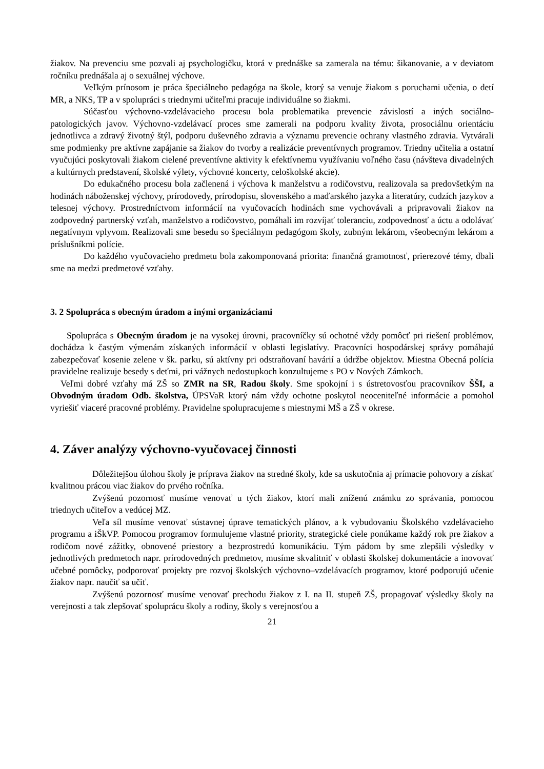žiakov. Na prevenciu sme pozvali aj psychologičku, ktorá v prednáške sa zamerala na tému: šikanovanie, a v deviatom ročníku prednášala aj o sexuálnej výchove.
Veľkým prínosom je práca špeciálneho pedagóga na škole, ktorý sa venuje žiakom s poruchami učenia, o detí MR, a NKS, TP a v spolupráci s triednymi učiteľmi pracuje individuálne so žiakmi.
Súčasťou výchovno-vzdelávacieho procesu bola problematika prevencie závislostí a iných sociálno-patologických javov. Výchovno-vzdelávací proces sme zamerali na podporu kvality života, prosociálnu orientáciu jednotlivca a zdravý životný štýl, podporu duševného zdravia a významu prevencie ochrany vlastného zdravia. Vytvárali sme podmienky pre aktívne zapájanie sa žiakov do tvorby a realizácie preventívnych programov. Triedny učitelia a ostatní vyučujúci poskytovali žiakom cielené preventívne aktivity k efektívnemu využívaniu voľného času (návšteva divadelných a kultúrnych predstavení, školské výlety, výchovné koncerty, celoškolské akcie).
Do edukačného procesu bola začlenená i výchova k manželstvu a rodičovstvu, realizovala sa predovšetkým na hodinách náboženskej výchovy, prírodovedy, prírodopisu, slovenského a maďarského jazyka a literatúry, cudzích jazykov a telesnej výchovy. Prostredníctvom informácií na vyučovacích hodinách sme vychovávali a pripravovali žiakov na zodpovedný partnerský vzťah, manželstvo a rodičovstvo, pomáhali im rozvíjať toleranciu, zodpovednosť a úctu a odolávať negatívnym vplyvom. Realizovali sme besedu so špeciálnym pedagógom školy, zubným lekárom, všeobecným lekárom a príslušníkmi polície.
Do každého vyučovacieho predmetu bola zakomponovaná priorita: finančná gramotnosť, prierezové témy, dbali sme na medzi predmetové vzťahy.
3. 2 Spolupráca s obecným úradom a inými organizáciami
Spolupráca s Obecným úradom je na vysokej úrovni, pracovníčky sú ochotné vždy pomôcť pri riešení problémov, dochádza k častým výmenám získaných informácií v oblasti legislatívy. Pracovníci hospodárskej správy pomáhajú zabezpečovať kosenie zelene v šk. parku, sú aktívny pri odstraňovaní havárií a údržbe objektov. Miestna Obecná polícia pravidelne realizuje besedy s deťmi, pri vážnych nedostupkoch konzultujeme s PO v Nových Zámkoch.
Veľmi dobré vzťahy má ZŠ so ZMR na SR, Radou školy. Sme spokojní i s ústretovosťou pracovníkov ŠŠI, a Obvodným úradom Odb. školstva, ÚPSVaR ktorý nám vždy ochotne poskytol neoceniteľné informácie a pomohol vyriešiť viaceré pracovné problémy. Pravidelne spolupracujeme s miestnymi MŠ a ZŠ v okrese.
4. Záver analýzy výchovno-vyučovacej činnosti
Dôležitejšou úlohou školy je príprava žiakov na stredné školy, kde sa uskutočnia aj prímacie pohovory a získať kvalitnou prácou viac žiakov do prvého ročníka.
Zvýšenú pozornosť musíme venovať u tých žiakov, ktorí mali zníženú známku zo správania, pomocou triednych učiteľov a vedúcej MZ.
Veľa síl musíme venovať sústavnej úprave tematických plánov, a k vybudovaniu Školského vzdelávacieho programu a iŠkVP. Pomocou programov formulujeme vlastné priority, strategické ciele ponúkame každý rok pre žiakov a rodičom nové zážitky, obnovené priestory a bezprostredú komunikáciu. Tým pádom by sme zlepšili výsledky v jednotlivých predmetoch napr. prírodovedných predmetov, musíme skvalitniť v oblasti školskej dokumentácie a inovovať učebné pomôcky, podporovať projekty pre rozvoj školských výchovno–vzdelávacích programov, ktoré podporujú učenie žiakov napr. naučiť sa učiť.
Zvýšenú pozornosť musíme venovať prechodu žiakov z I. na II. stupeň ZŠ, propagovať výsledky školy na verejnosti a tak zlepšovať spoluprácu školy a rodiny, školy s verejnosťou a
21